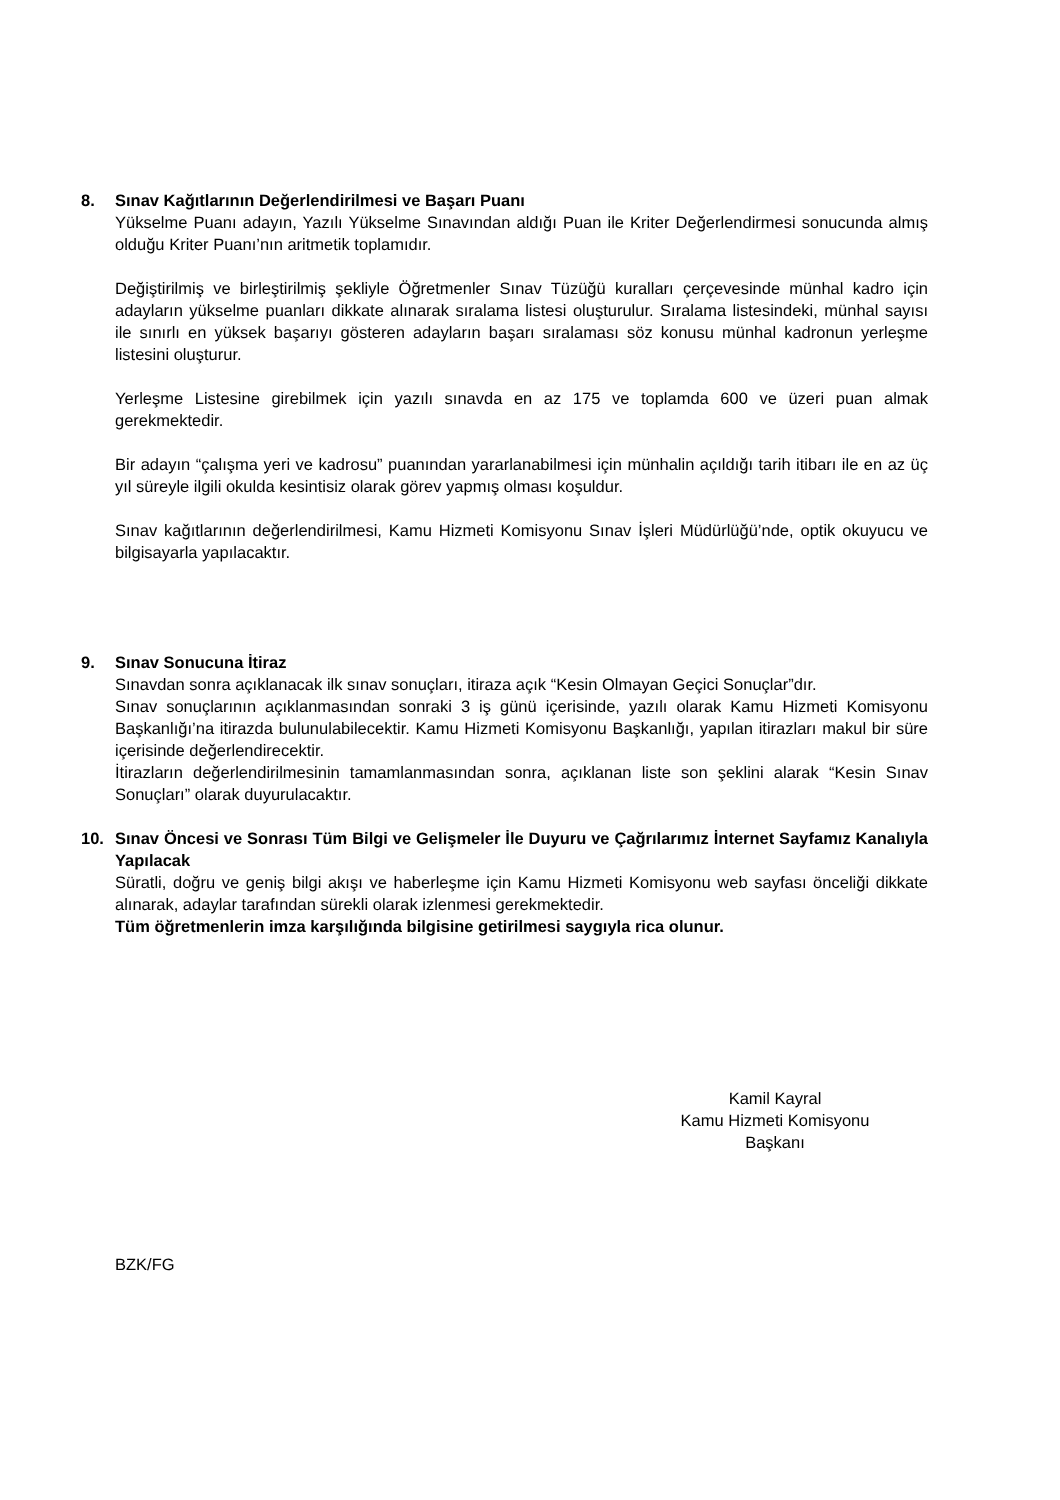8.
Sınav Kağıtlarının Değerlendirilmesi ve Başarı Puanı
Yükselme Puanı adayın, Yazılı Yükselme Sınavından aldığı Puan ile Kriter Değerlendirmesi sonucunda almış olduğu Kriter Puanı’nın aritmetik toplamıdır.
Değiştirilmiş ve birleştirilmiş şekliyle Öğretmenler Sınav Tüzüğü kuralları çerçevesinde münhal kadro için adayların yükselme puanları dikkate alınarak sıralama listesi oluşturulur. Sıralama listesindeki, münhal sayısı ile sınırlı en yüksek başarıyı gösteren adayların başarı sıralaması söz konusu münhal kadronun yerleşme listesini oluşturur.
Yerleşme Listesine girebilmek için yazılı sınavda en az 175 ve toplamda 600 ve üzeri puan almak gerekmektedir.
Bir adayın “çalışma yeri ve kadrosu” puanından yararlanabilmesi için münhalin açıldığı tarih itibarı ile en az üç yıl süreyle ilgili okulda kesintisiz olarak görev yapmış olması koşuldur.
Sınav kağıtlarının değerlendirilmesi, Kamu Hizmeti Komisyonu Sınav İşleri Müdürlüğü’nde, optik okuyucu ve bilgisayarla yapılacaktır.
9.
Sınav Sonucuna İtiraz
Sınavdan sonra açıklanacak ilk sınav sonuçları, itiraza açık “Kesin Olmayan Geçici Sonuçlar”dır.
Sınav sonuçlarının açıklanmasından sonraki 3 iş günü içerisinde, yazılı olarak Kamu Hizmeti Komisyonu Başkanlığı’na itirazda bulunulabilecektir. Kamu Hizmeti Komisyonu Başkanlığı, yapılan itirazları makul bir süre içerisinde değerlendirecektir.
İtirazların değerlendirilmesinin tamamlanmasından sonra, açıklanan liste son şeklini alarak “Kesin Sınav Sonuçları” olarak duyurulacaktır.
10.
Sınav Öncesi ve Sonrası Tüm Bilgi ve Gelişmeler İle Duyuru ve Çağrılarımız İnternet Sayfamız Kanalıyla Yapılacak
Süratli, doğru ve geniş bilgi akışı ve haberleşme için Kamu Hizmeti Komisyonu web sayfası önceliği dikkate alınarak, adaylar tarafından sürekli olarak izlenmesi gerekmektedir.
Tüm öğretmenlerin imza karşılığında bilgisine getirilmesi saygıyla rica olunur.
Kamil Kayral
Kamu Hizmeti Komisyonu
Başkanı
BZK/FG